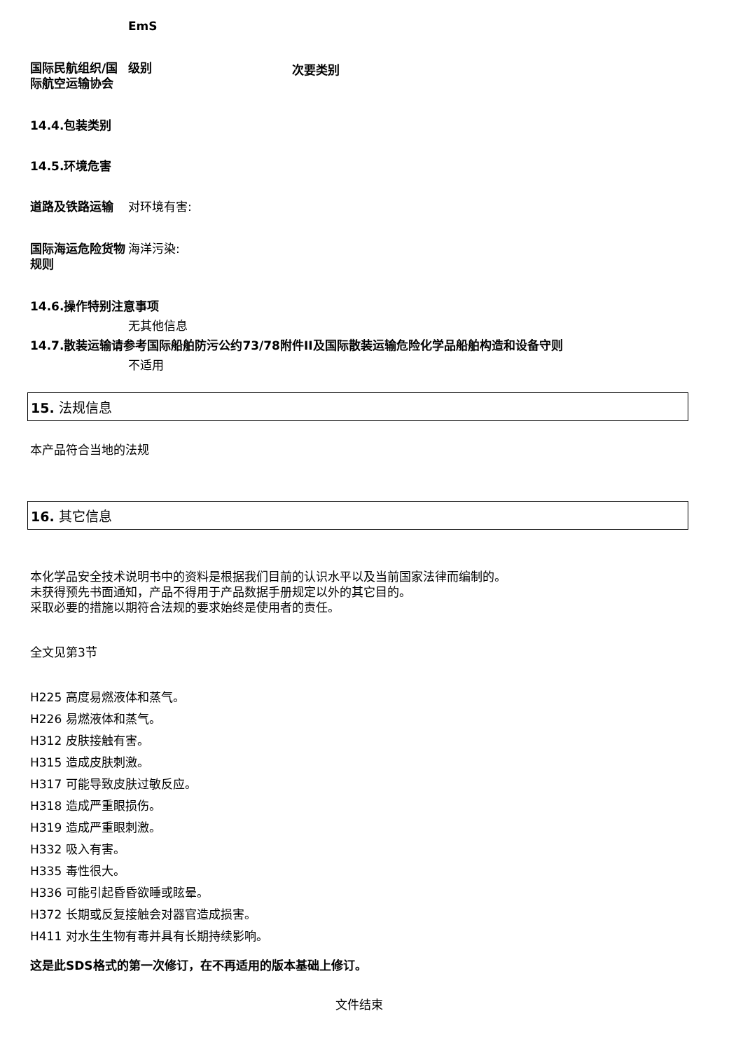EmS
国际民航组织/国际航空运输协会
级别
次要类别
14.4.包装类别
14.5.环境危害
道路及铁路运输 对环境有害:
国际海运危险货物规则
海洋污染:
14.6.操作特别注意事项
无其他信息
14.7.散装运输请参考国际船舶防污公约73/78附件II及国际散装运输危险化学品船舶构造和设备守则
不适用
15. 法规信息
本产品符合当地的法规
16. 其它信息
本化学品安全技术说明书中的资料是根据我们目前的认识水平以及当前国家法律而编制的。
未获得预先书面通知，产品不得用于产品数据手册规定以外的其它目的。
采取必要的措施以期符合法规的要求始终是使用者的责任。
全文见第3节
H225 高度易燃液体和蒸气。
H226 易燃液体和蒸气。
H312 皮肤接触有害。
H315 造成皮肤刺激。
H317 可能导致皮肤过敏反应。
H318 造成严重眼损伤。
H319 造成严重眼刺激。
H332 吸入有害。
H335 毒性很大。
H336 可能引起昏昏欲睡或眩晕。
H372 长期或反复接触会对器官造成损害。
H411 对水生生物有毒并具有长期持续影响。
这是此SDS格式的第一次修订，在不再适用的版本基础上修订。
文件结束